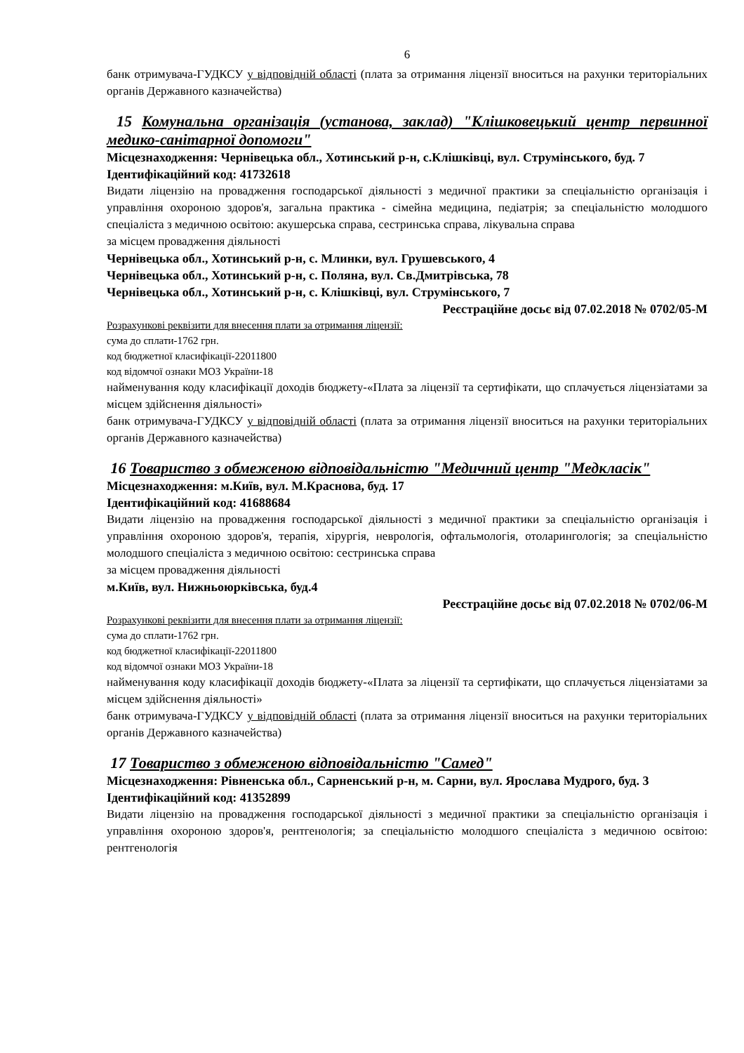6
банк отримувача-ГУДКСУ у відповідній області (плата за отримання ліцензії вноситься на рахунки територіальних органів Державного казначейства)
15 Комунальна організація (установа, заклад) "Клішковецький центр первинної медико-санітарної допомоги"
Місцезнаходження: Чернівецька обл., Хотинський р-н, с.Клішківці, вул. Струмінського, буд. 7
Ідентифікаційний код: 41732618
Видати ліцензію на провадження господарської діяльності з медичної практики за спеціальністю організація і управління охороною здоров'я, загальна практика - сімейна медицина, педіатрія; за спеціальністю молодшого спеціаліста з медичною освітою: акушерська справа, сестринська справа, лікувальна справа
за місцем провадження діяльності
Чернівецька обл., Хотинський р-н, с. Млинки, вул. Грушевського, 4
Чернівецька обл., Хотинський р-н, с. Поляна, вул. Св.Дмитрівська, 78
Чернівецька обл., Хотинський р-н, с. Клішківці, вул. Струмінського, 7
Реєстраційне досьє від 07.02.2018 № 0702/05-М
Розрахункові реквізити для внесення плати за отримання ліцензії:
сума до сплати-1762 грн.
код бюджетної класифікації-22011800
код відомчої ознаки МОЗ України-18
найменування коду класифікації доходів бюджету-«Плата за ліцензії та сертифікати, що сплачується ліцензіатами за місцем здійснення діяльності»
банк отримувача-ГУДКСУ у відповідній області (плата за отримання ліцензії вноситься на рахунки територіальних органів Державного казначейства)
16 Товариство з обмеженою відповідальністю "Медичний центр "Медкласік"
Місцезнаходження: м.Київ, вул. М.Краснова, буд. 17
Ідентифікаційний код: 41688684
Видати ліцензію на провадження господарської діяльності з медичної практики за спеціальністю організація і управління охороною здоров'я, терапія, хірургія, неврологія, офтальмологія, отоларингологія; за спеціальністю молодшого спеціаліста з медичною освітою: сестринська справа
за місцем провадження діяльності
м.Київ, вул. Нижньоюрківська, буд.4
Реєстраційне досьє від 07.02.2018 № 0702/06-М
Розрахункові реквізити для внесення плати за отримання ліцензії:
сума до сплати-1762 грн.
код бюджетної класифікації-22011800
код відомчої ознаки МОЗ України-18
найменування коду класифікації доходів бюджету-«Плата за ліцензії та сертифікати, що сплачується ліцензіатами за місцем здійснення діяльності»
банк отримувача-ГУДКСУ у відповідній області (плата за отримання ліцензії вноситься на рахунки територіальних органів Державного казначейства)
17 Товариство з обмеженою відповідальністю "Самед"
Місцезнаходження: Рівненська обл., Сарненський р-н, м. Сарни, вул. Ярослава Мудрого, буд. 3
Ідентифікаційний код: 41352899
Видати ліцензію на провадження господарської діяльності з медичної практики за спеціальністю організація і управління охороною здоров'я, рентгенологія; за спеціальністю молодшого спеціаліста з медичною освітою: рентгенологія